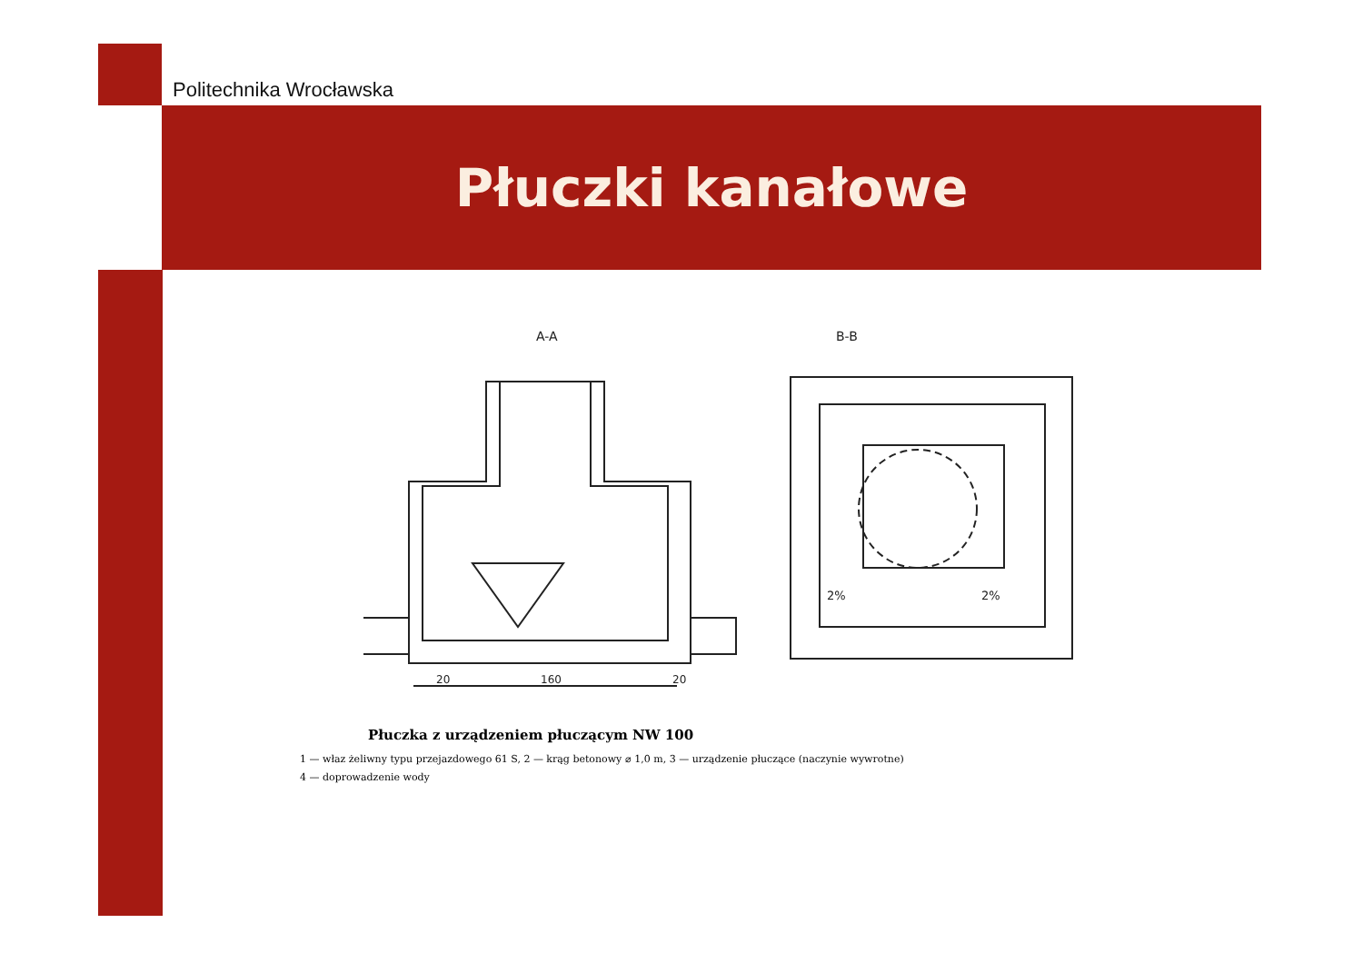Politechnika Wrocławska
Płuczki kanałowe
A-A
B-B
20
160
20
2%
2%
Płuczka z urządzeniem płuczącym NW 100
1 — właz żeliwny typu przejazdowego 61 S, 2 — krąg betonowy ⌀ 1,0 m, 3 — urządzenie płuczące (naczynie wywrotne)
4 — doprowadzenie wody